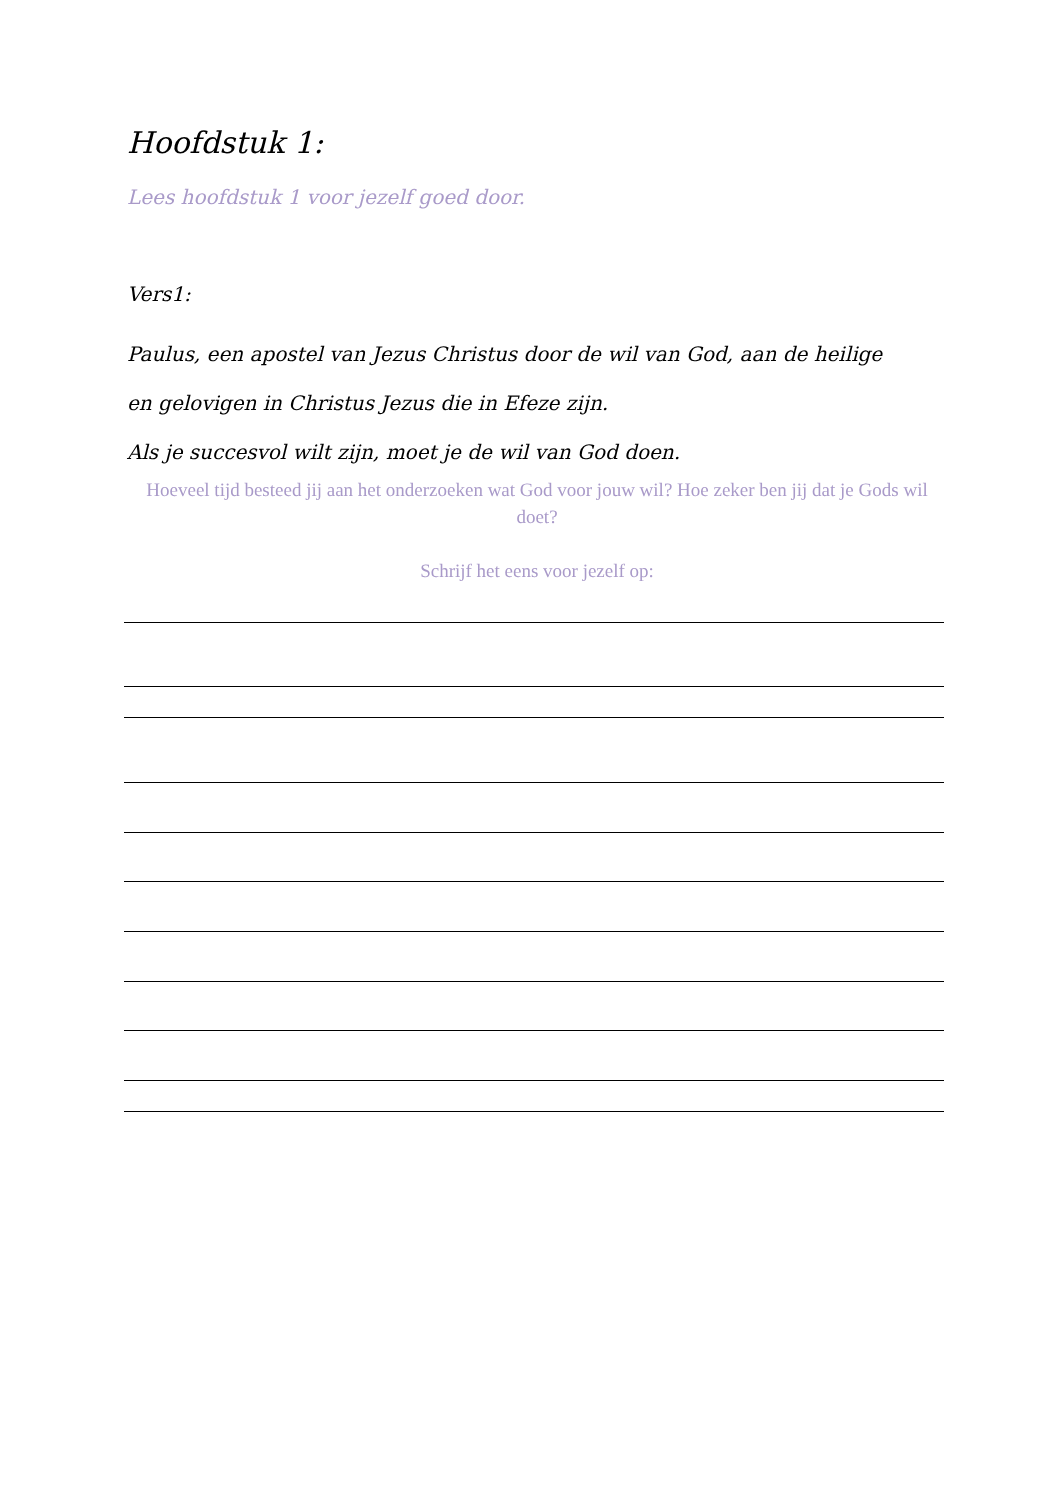Hoofdstuk 1:
Lees hoofdstuk 1 voor jezelf goed door.
Vers1:
Paulus, een apostel van Jezus Christus door de wil van God, aan de heilige
en gelovigen in Christus Jezus die in Efeze zijn.
Als je succesvol wilt zijn, moet je de wil van God doen.
Hoeveel tijd besteed jij aan het onderzoeken wat God voor jouw wil? Hoe zeker ben jij dat je Gods wil doet?
Schrijf het eens voor jezelf op: